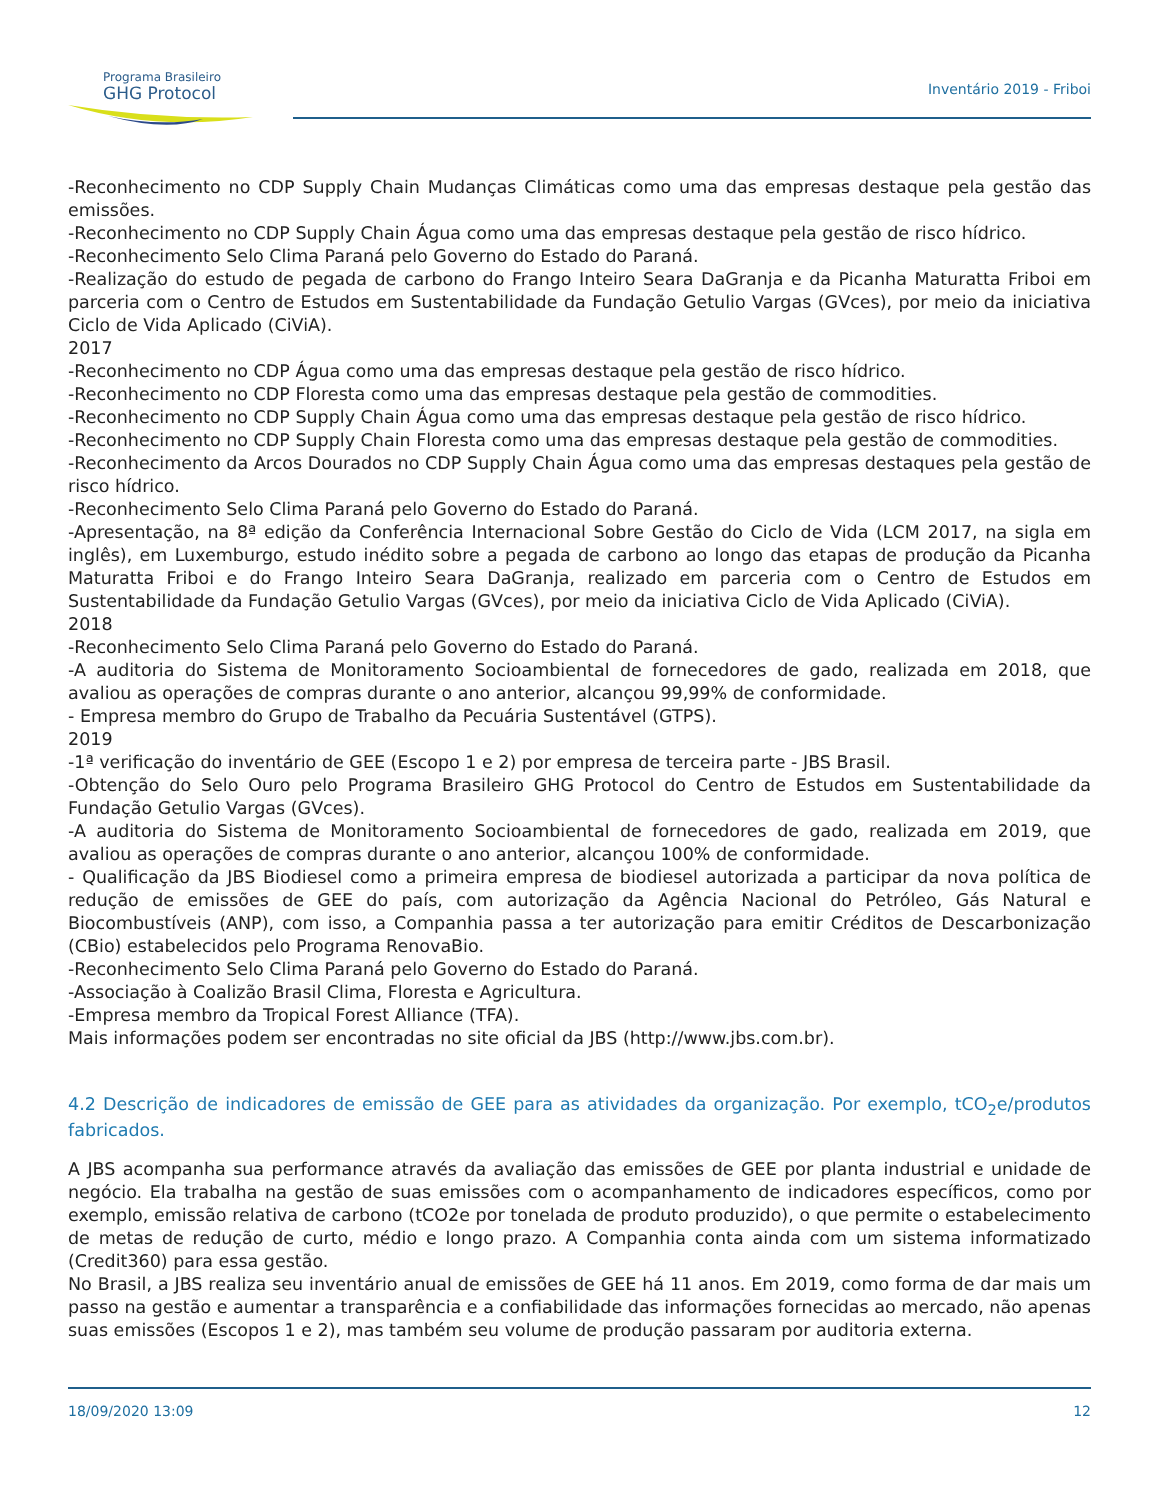Programa Brasileiro
GHG Protocol
Inventário 2019 - Friboi
-Reconhecimento no CDP Supply Chain Mudanças Climáticas como uma das empresas destaque pela gestão das emissões.
-Reconhecimento no CDP Supply Chain Água como uma das empresas destaque pela gestão de risco hídrico.
-Reconhecimento Selo Clima Paraná pelo Governo do Estado do Paraná.
-Realização do estudo de pegada de carbono do Frango Inteiro Seara DaGranja e da Picanha Maturatta Friboi em parceria com o Centro de Estudos em Sustentabilidade da Fundação Getulio Vargas (GVces), por meio da iniciativa Ciclo de Vida Aplicado (CiViA).
2017
-Reconhecimento no CDP Água como uma das empresas destaque pela gestão de risco hídrico.
-Reconhecimento no CDP Floresta como uma das empresas destaque pela gestão de commodities.
-Reconhecimento no CDP Supply Chain Água como uma das empresas destaque pela gestão de risco hídrico.
-Reconhecimento no CDP Supply Chain Floresta como uma das empresas destaque pela gestão de commodities.
-Reconhecimento da Arcos Dourados no CDP Supply Chain Água como uma das empresas destaques pela gestão de risco hídrico.
-Reconhecimento Selo Clima Paraná pelo Governo do Estado do Paraná.
-Apresentação, na 8ª edição da Conferência Internacional Sobre Gestão do Ciclo de Vida (LCM 2017, na sigla em inglês), em Luxemburgo, estudo inédito sobre a pegada de carbono ao longo das etapas de produção da Picanha Maturatta Friboi e do Frango Inteiro Seara DaGranja, realizado em parceria com o Centro de Estudos em Sustentabilidade da Fundação Getulio Vargas (GVces), por meio da iniciativa Ciclo de Vida Aplicado (CiViA).
2018
-Reconhecimento Selo Clima Paraná pelo Governo do Estado do Paraná.
-A auditoria do Sistema de Monitoramento Socioambiental de fornecedores de gado, realizada em 2018, que avaliou as operações de compras durante o ano anterior, alcançou 99,99% de conformidade.
- Empresa membro do Grupo de Trabalho da Pecuária Sustentável (GTPS).
2019
-1ª verificação do inventário de GEE (Escopo 1 e 2) por empresa de terceira parte - JBS Brasil.
-Obtenção do Selo Ouro pelo Programa Brasileiro GHG Protocol do Centro de Estudos em Sustentabilidade da Fundação Getulio Vargas (GVces).
-A auditoria do Sistema de Monitoramento Socioambiental de fornecedores de gado, realizada em 2019, que avaliou as operações de compras durante o ano anterior, alcançou 100% de conformidade.
- Qualificação da JBS Biodiesel como a primeira empresa de biodiesel autorizada a participar da nova política de redução de emissões de GEE do país, com autorização da Agência Nacional do Petróleo, Gás Natural e Biocombustíveis (ANP), com isso, a Companhia passa a ter autorização para emitir Créditos de Descarbonização (CBio) estabelecidos pelo Programa RenovaBio.
-Reconhecimento Selo Clima Paraná pelo Governo do Estado do Paraná.
-Associação à Coalizão Brasil Clima, Floresta e Agricultura.
-Empresa membro da Tropical Forest Alliance (TFA).
Mais informações podem ser encontradas no site oficial da JBS (http://www.jbs.com.br).
4.2 Descrição de indicadores de emissão de GEE para as atividades da organização. Por exemplo, tCO<sub>2</sub>e/produtos fabricados.
A JBS acompanha sua performance através da avaliação das emissões de GEE por planta industrial e unidade de negócio. Ela trabalha na gestão de suas emissões com o acompanhamento de indicadores específicos, como por exemplo, emissão relativa de carbono (tCO2e por tonelada de produto produzido), o que permite o estabelecimento de metas de redução de curto, médio e longo prazo. A Companhia conta ainda com um sistema informatizado (Credit360) para essa gestão.
No Brasil, a JBS realiza seu inventário anual de emissões de GEE há 11 anos. Em 2019, como forma de dar mais um passo na gestão e aumentar a transparência e a confiabilidade das informações fornecidas ao mercado, não apenas suas emissões (Escopos 1 e 2), mas também seu volume de produção passaram por auditoria externa.
18/09/2020 13:09 12